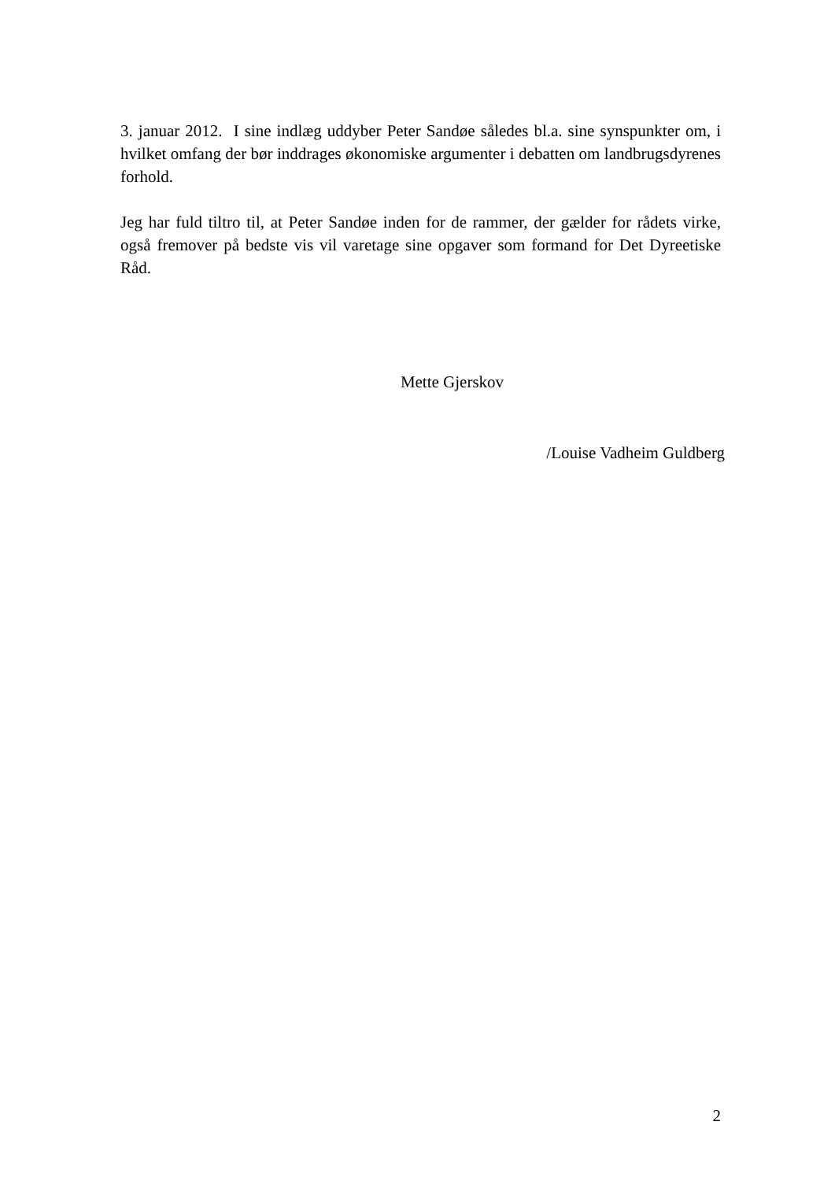3. januar 2012. I sine indlæg uddyber Peter Sandøe således bl.a. sine synspunkter om, i hvilket omfang der bør inddrages økonomiske argumenter i debatten om landbrugsdyrenes forhold.
Jeg har fuld tiltro til, at Peter Sandøe inden for de rammer, der gælder for rådets virke, også fremover på bedste vis vil varetage sine opgaver som formand for Det Dyreetiske Råd.
Mette Gjerskov
/Louise Vadheim Guldberg
2